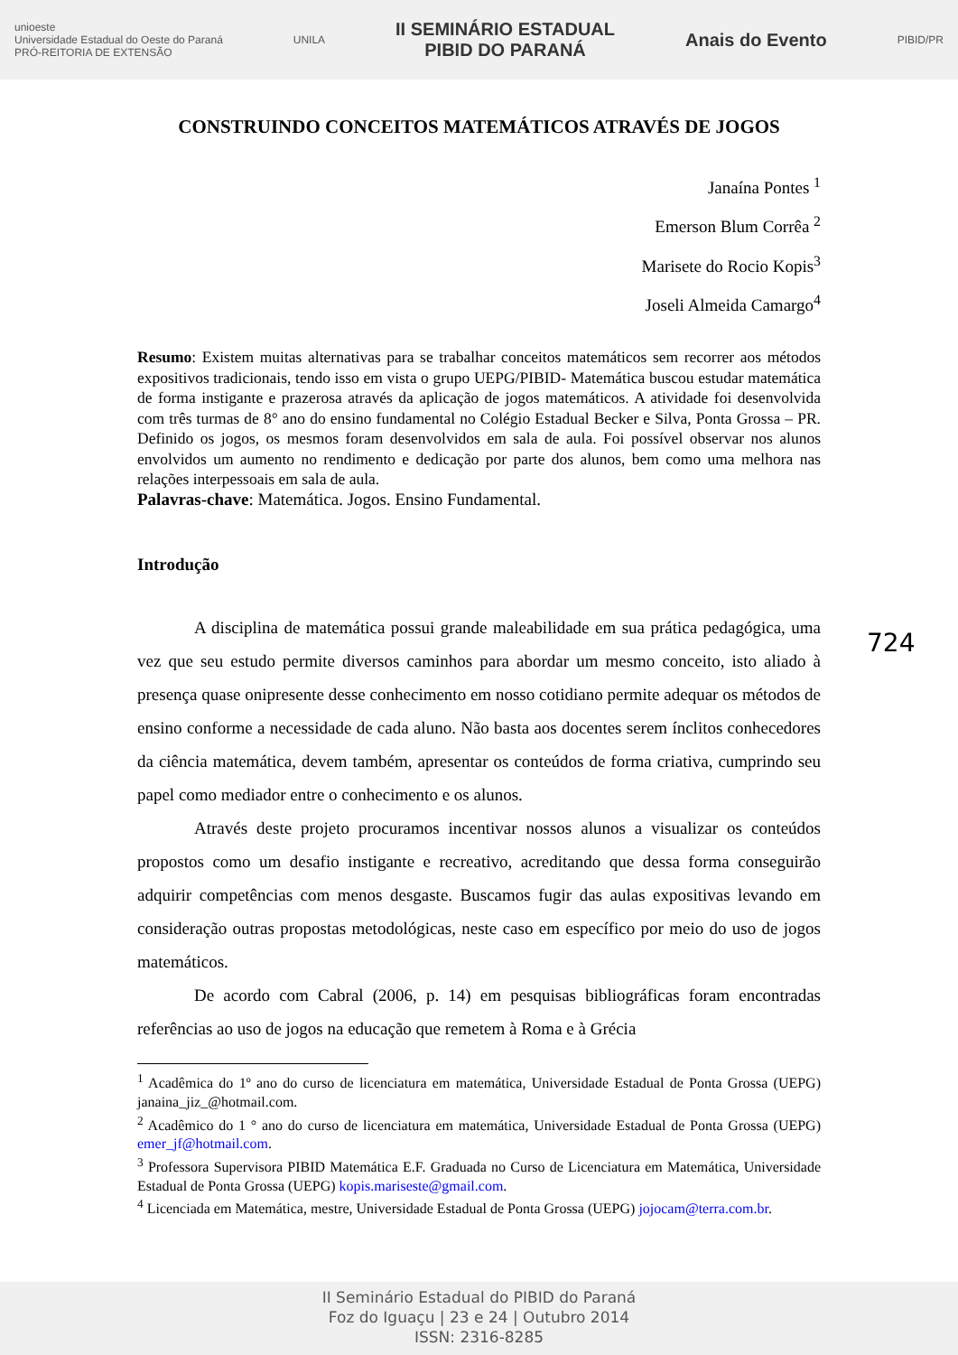unioeste
Universidade Estadual do Oeste do Paraná
PRÓ-REITORIA DE EXTENSÃO
UNILA
II SEMINÁRIO ESTADUAL
PIBID DO PARANÁ
Anais do Evento
PIBID/PR
CONSTRUINDO CONCEITOS MATEMÁTICOS ATRAVÉS DE JOGOS
Janaína Pontes <sup>1</sup>
Emerson Blum Corrêa <sup>2</sup>
Marisete do Rocio Kopis<sup>3</sup>
Joseli Almeida Camargo<sup>4</sup>
Resumo: Existem muitas alternativas para se trabalhar conceitos matemáticos sem recorrer aos métodos expositivos tradicionais, tendo isso em vista o grupo UEPG/PIBID- Matemática buscou estudar matemática de forma instigante e prazerosa através da aplicação de jogos matemáticos. A atividade foi desenvolvida com três turmas de 8° ano do ensino fundamental no Colégio Estadual Becker e Silva, Ponta Grossa – PR. Definido os jogos, os mesmos foram desenvolvidos em sala de aula. Foi possível observar nos alunos envolvidos um aumento no rendimento e dedicação por parte dos alunos, bem como uma melhora nas relações interpessoais em sala de aula.
Palavras-chave: Matemática. Jogos. Ensino Fundamental.
Introdução
A disciplina de matemática possui grande maleabilidade em sua prática pedagógica, uma vez que seu estudo permite diversos caminhos para abordar um mesmo conceito, isto aliado à presença quase onipresente desse conhecimento em nosso cotidiano permite adequar os métodos de ensino conforme a necessidade de cada aluno. Não basta aos docentes serem ínclitos conhecedores da ciência matemática, devem também, apresentar os conteúdos de forma criativa, cumprindo seu papel como mediador entre o conhecimento e os alunos.
Através deste projeto procuramos incentivar nossos alunos a visualizar os conteúdos propostos como um desafio instigante e recreativo, acreditando que dessa forma conseguirão adquirir competências com menos desgaste. Buscamos fugir das aulas expositivas levando em consideração outras propostas metodológicas, neste caso em específico por meio do uso de jogos matemáticos.
De acordo com Cabral (2006, p. 14) em pesquisas bibliográficas foram encontradas referências ao uso de jogos na educação que remetem à Roma e à Grécia
<sup>1</sup> Acadêmica do 1º ano do curso de licenciatura em matemática, Universidade Estadual de Ponta Grossa (UEPG) janaina_jiz_@hotmail.com.
<sup>2</sup> Acadêmico do 1 ° ano do curso de licenciatura em matemática, Universidade Estadual de Ponta Grossa (UEPG) emer_jf@hotmail.com.
<sup>3</sup> Professora Supervisora PIBID Matemática E.F. Graduada no Curso de Licenciatura em Matemática, Universidade Estadual de Ponta Grossa (UEPG) kopis.mariseste@gmail.com.
<sup>4</sup> Licenciada em Matemática, mestre, Universidade Estadual de Ponta Grossa (UEPG) jojocam@terra.com.br.
724
II Seminário Estadual do PIBID do Paraná
Foz do Iguaçu | 23 e 24 | Outubro 2014
ISSN: 2316-8285